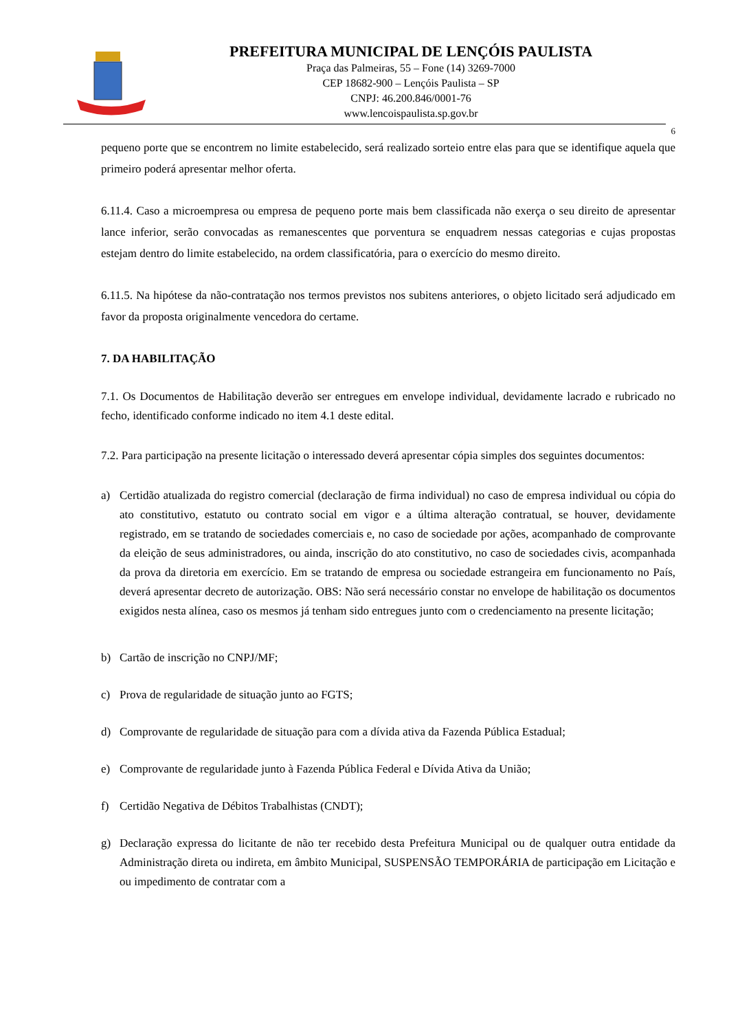PREFEITURA MUNICIPAL DE LENÇÓIS PAULISTA
Praça das Palmeiras, 55 – Fone (14) 3269-7000
CEP 18682-900 – Lençóis Paulista – SP
CNPJ: 46.200.846/0001-76
www.lencoispaulista.sp.gov.br
6
pequeno porte que se encontrem no limite estabelecido, será realizado sorteio entre elas para que se identifique aquela que primeiro poderá apresentar melhor oferta.
6.11.4. Caso a microempresa ou empresa de pequeno porte mais bem classificada não exerça o seu direito de apresentar lance inferior, serão convocadas as remanescentes que porventura se enquadrem nessas categorias e cujas propostas estejam dentro do limite estabelecido, na ordem classificatória, para o exercício do mesmo direito.
6.11.5. Na hipótese da não-contratação nos termos previstos nos subitens anteriores, o objeto licitado será adjudicado em favor da proposta originalmente vencedora do certame.
7. DA HABILITAÇÃO
7.1. Os Documentos de Habilitação deverão ser entregues em envelope individual, devidamente lacrado e rubricado no fecho, identificado conforme indicado no item 4.1 deste edital.
7.2. Para participação na presente licitação o interessado deverá apresentar cópia simples dos seguintes documentos:
a) Certidão atualizada do registro comercial (declaração de firma individual) no caso de empresa individual ou cópia do ato constitutivo, estatuto ou contrato social em vigor e a última alteração contratual, se houver, devidamente registrado, em se tratando de sociedades comerciais e, no caso de sociedade por ações, acompanhado de comprovante da eleição de seus administradores, ou ainda, inscrição do ato constitutivo, no caso de sociedades civis, acompanhada da prova da diretoria em exercício. Em se tratando de empresa ou sociedade estrangeira em funcionamento no País, deverá apresentar decreto de autorização. OBS: Não será necessário constar no envelope de habilitação os documentos exigidos nesta alínea, caso os mesmos já tenham sido entregues junto com o credenciamento na presente licitação;
b) Cartão de inscrição no CNPJ/MF;
c) Prova de regularidade de situação junto ao FGTS;
d) Comprovante de regularidade de situação para com a dívida ativa da Fazenda Pública Estadual;
e) Comprovante de regularidade junto à Fazenda Pública Federal e Dívida Ativa da União;
f) Certidão Negativa de Débitos Trabalhistas (CNDT);
g) Declaração expressa do licitante de não ter recebido desta Prefeitura Municipal ou de qualquer outra entidade da Administração direta ou indireta, em âmbito Municipal, SUSPENSÃO TEMPORÁRIA de participação em Licitação e ou impedimento de contratar com a